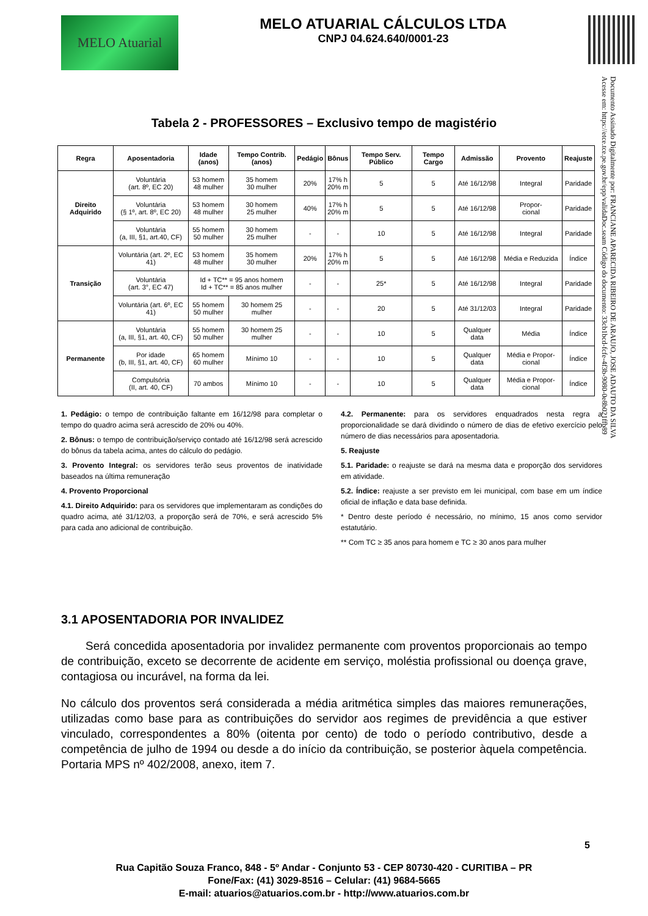MELO Atuarial
MELO ATUARIAL CÁLCULOS LTDA
CNPJ 04.624.640/0001-23
Documento Assinado Digitalmente por: FRANCIANE APARECIDA RIBEIRO DE ARAUJO, JOSE ADAUTO DA SILVA
Acesse em: https://etce.tce.pe.gov.br/epp/validaDoc.seam Código do documento: 33cb1bcd-fcfe-4f3b-9080-0e8b021ffb89
Tabela 2 - PROFESSORES – Exclusivo tempo de magistério
| Regra | Aposentadoria | Idade (anos) | Tempo Contrib. (anos) | Pedágio | Bônus | Tempo Serv. Público | Tempo Cargo | Admissão | Provento | Reajuste |
| --- | --- | --- | --- | --- | --- | --- | --- | --- | --- | --- |
| Direito Adquirido | Voluntária (art. 8º, EC 20) | 53 homem 48 mulher | 35 homem 30 mulher | 20% | 17% h 20% m | 5 | 5 | Até 16/12/98 | Integral | Paridade |
| | Voluntária (§ 1º, art. 8º, EC 20) | 53 homem 48 mulher | 30 homem 25 mulher | 40% | 17% h 20% m | 5 | 5 | Até 16/12/98 | Propor- cional | Paridade |
| | Voluntária (a, III, §1, art.40, CF) | 55 homem 50 mulher | 30 homem 25 mulher | - | - | 10 | 5 | Até 16/12/98 | Integral | Paridade |
| Transição | Voluntária (art. 2º, EC 41) | 53 homem 48 mulher | 35 homem 30 mulher | 20% | 17% h 20% m | 5 | 5 | Até 16/12/98 | Média e Reduzida | Índice |
| | Voluntária (art. 3°, EC 47) | Id + TC** = 95 anos homem Id + TC** = 85 anos mulher | | - | - | 25* | 5 | Até 16/12/98 | Integral | Paridade |
| | Voluntária (art. 6º, EC 41) | 55 homem 50 mulher | 30 homem 25 mulher | - | - | 20 | 5 | Até 31/12/03 | Integral | Paridade |
| Permanente | Voluntária (a, III, §1, art. 40, CF) | 55 homem 50 mulher | 30 homem 25 mulher | - | - | 10 | 5 | Qualquer data | Média | Índice |
| | Por idade (b, III, §1, art. 40, CF) | 65 homem 60 mulher | Mínimo 10 | - | - | 10 | 5 | Qualquer data | Média e Propor-cional | Índice |
| | Compulsória (II, art. 40, CF) | 70 ambos | Mínimo 10 | - | - | 10 | 5 | Qualquer data | Média e Propor-cional | Índice |
1. Pedágio: o tempo de contribuição faltante em 16/12/98 para completar o tempo do quadro acima será acrescido de 20% ou 40%.
2. Bônus: o tempo de contribuição/serviço contado até 16/12/98 será acrescido do bônus da tabela acima, antes do cálculo do pedágio.
3. Provento Integral: os servidores terão seus proventos de inatividade baseados na última remuneração
4. Provento Proporcional
4.1. Direito Adquirido: para os servidores que implementaram as condições do quadro acima, até 31/12/03, a proporção será de 70%, e será acrescido 5% para cada ano adicional de contribuição.
4.2. Permanente: para os servidores enquadrados nesta regra a proporcionalidade se dará dividindo o número de dias de efetivo exercício pelo número de dias necessários para aposentadoria.
5. Reajuste
5.1. Paridade: o reajuste se dará na mesma data e proporção dos servidores em atividade.
5.2. Índice: reajuste a ser previsto em lei municipal, com base em um índice oficial de inflação e data base definida.
* Dentro deste período é necessário, no mínimo, 15 anos como servidor estatutário.
** Com TC ≥ 35 anos para homem e TC ≥ 30 anos para mulher
3.1 APOSENTADORIA POR INVALIDEZ
Será concedida aposentadoria por invalidez permanente com proventos proporcionais ao tempo de contribuição, exceto se decorrente de acidente em serviço, moléstia profissional ou doença grave, contagiosa ou incurável, na forma da lei.
No cálculo dos proventos será considerada a média aritmética simples das maiores remunerações, utilizadas como base para as contribuições do servidor aos regimes de previdência a que estiver vinculado, correspondentes a 80% (oitenta por cento) de todo o período contributivo, desde a competência de julho de 1994 ou desde a do início da contribuição, se posterior àquela competência. Portaria MPS nº 402/2008, anexo, item 7.
5
Rua Capitão Souza Franco, 848 - 5º Andar - Conjunto 53 - CEP 80730-420 - CURITIBA – PR
Fone/Fax: (41) 3029-8516 – Celular: (41) 9684-5665
E-mail: atuarios@atuarios.com.br - http://www.atuarios.com.br